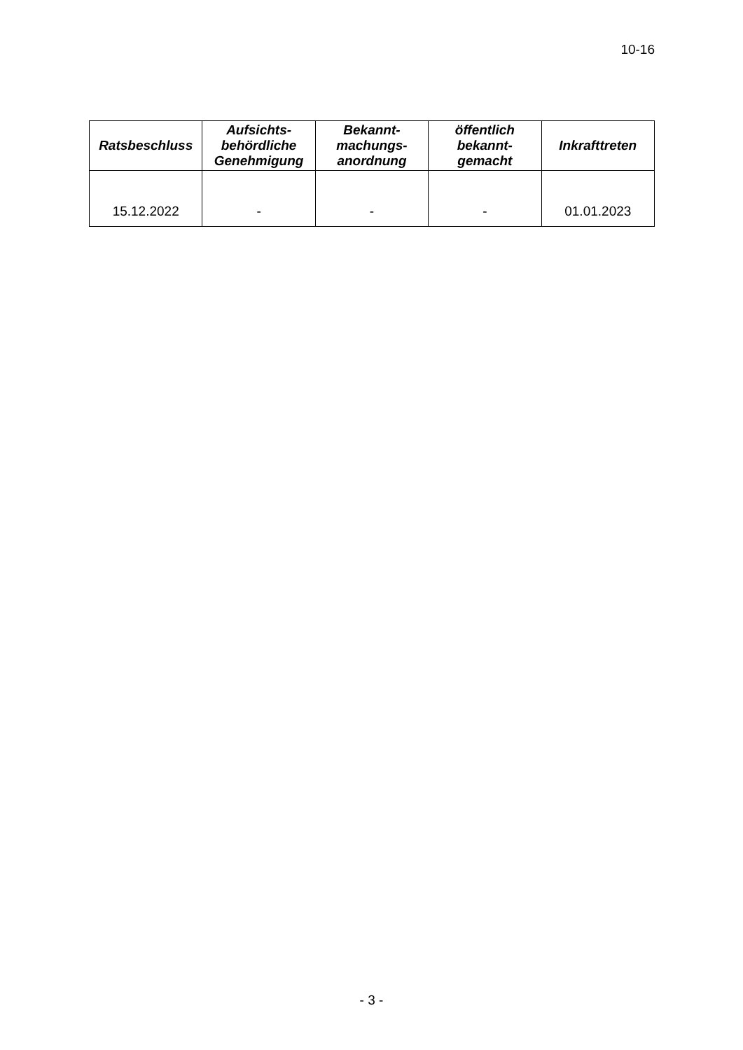10-16
| Ratsbeschluss | Aufsichts- behördliche Genehmigung | Bekannt- machungs- anordnung | öffentlich bekannt- gemacht | Inkrafttreten |
| --- | --- | --- | --- | --- |
| 15.12.2022 | - | - | - | 01.01.2023 |
- 3 -